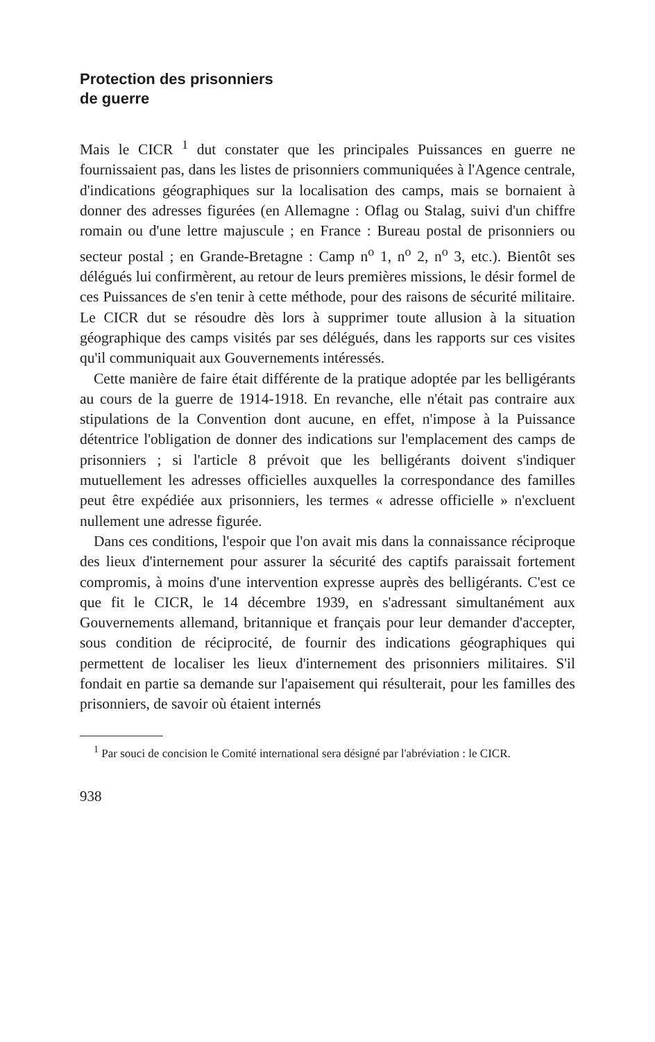Protection des prisonniers
de guerre
Mais le CICR <sup>1</sup> dut constater que les principales Puissances en guerre ne fournissaient pas, dans les listes de prisonniers communiquées à l'Agence centrale, d'indications géographiques sur la localisation des camps, mais se bornaient à donner des adresses figurées (en Allemagne : Oflag ou Stalag, suivi d'un chiffre romain ou d'une lettre majuscule ; en France : Bureau postal de prisonniers ou secteur postal ; en Grande-Bretagne : Camp n<sup>o</sup> 1, n<sup>o</sup> 2, n<sup>o</sup> 3, etc.). Bientôt ses délégués lui confirmèrent, au retour de leurs premières missions, le désir formel de ces Puissances de s'en tenir à cette méthode, pour des raisons de sécurité militaire. Le CICR dut se résoudre dès lors à supprimer toute allusion à la situation géographique des camps visités par ses délégués, dans les rapports sur ces visites qu'il communiquait aux Gouvernements intéressés.
Cette manière de faire était différente de la pratique adoptée par les belligérants au cours de la guerre de 1914-1918. En revanche, elle n'était pas contraire aux stipulations de la Convention dont aucune, en effet, n'impose à la Puissance détentrice l'obligation de donner des indications sur l'emplacement des camps de prisonniers ; si l'article 8 prévoit que les belligérants doivent s'indiquer mutuellement les adresses officielles auxquelles la correspondance des familles peut être expédiée aux prisonniers, les termes « adresse officielle » n'excluent nullement une adresse figurée.
Dans ces conditions, l'espoir que l'on avait mis dans la connaissance réciproque des lieux d'internement pour assurer la sécurité des captifs paraissait fortement compromis, à moins d'une intervention expresse auprès des belligérants. C'est ce que fit le CICR, le 14 décembre 1939, en s'adressant simultanément aux Gouvernements allemand, britannique et français pour leur demander d'accepter, sous condition de réciprocité, de fournir des indications géographiques qui permettent de localiser les lieux d'internement des prisonniers militaires. S'il fondait en partie sa demande sur l'apaisement qui résulterait, pour les familles des prisonniers, de savoir où étaient internés
<sup>1</sup> Par souci de concision le Comité international sera désigné par l'abréviation : le CICR.
938